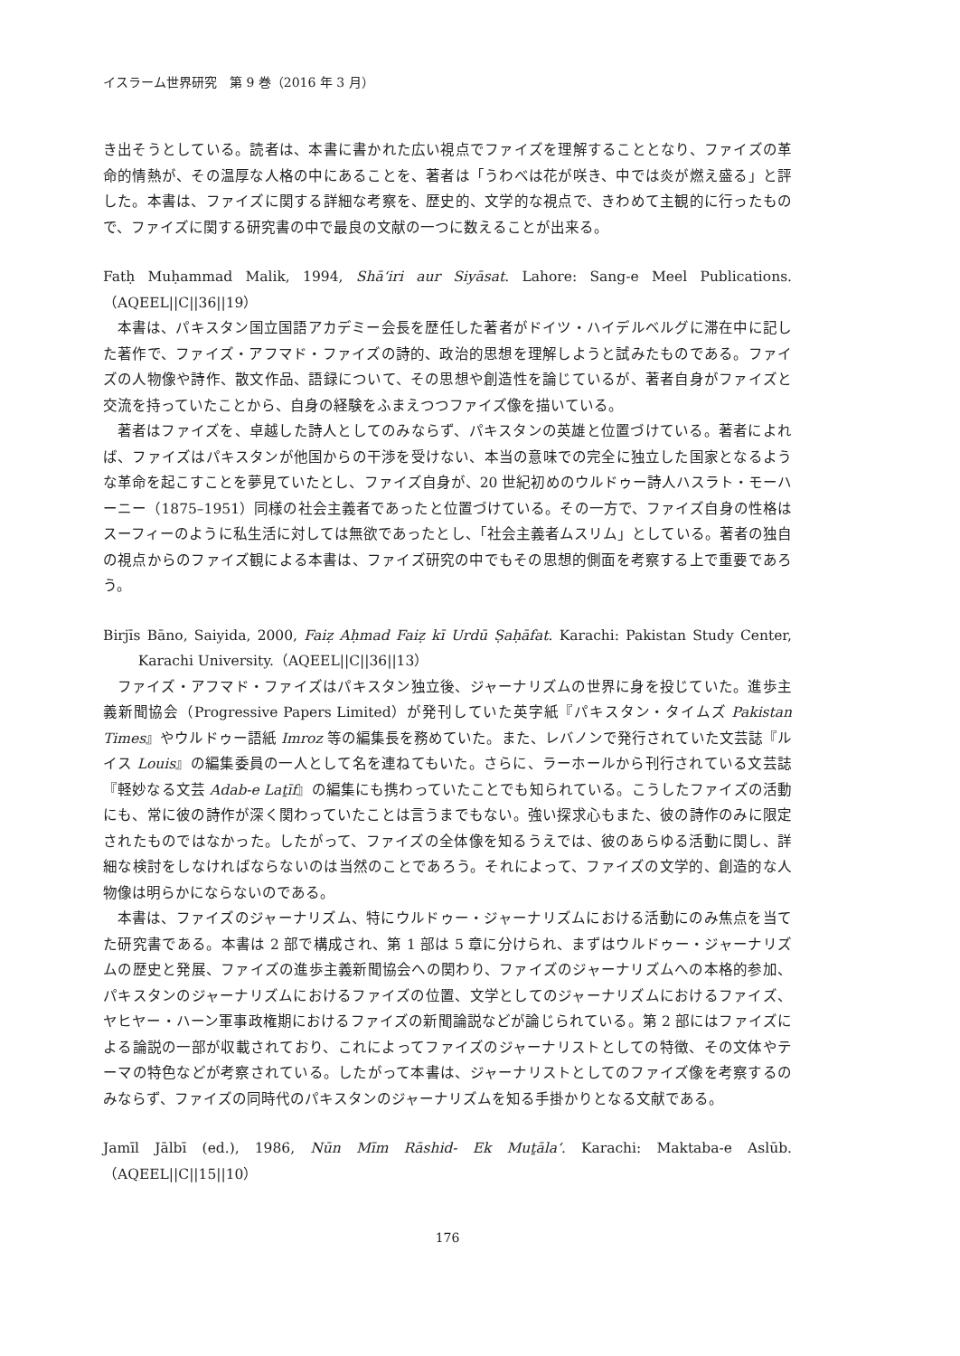イスラーム世界研究　第 9 巻（2016 年 3 月）
き出そうとしている。読者は、本書に書かれた広い視点でファイズを理解することとなり、ファイズの革命的情熱が、その温厚な人格の中にあることを、著者は「うわべは花が咲き、中では炎が燃え盛る」と評した。本書は、ファイズに関する詳細な考察を、歴史的、文学的な視点で、きわめて主観的に行ったもので、ファイズに関する研究書の中で最良の文献の一つに数えることが出来る。
Fatḥ Muḥammad Malik, 1994, Shā‘iri aur Siyāsat. Lahore: Sang-e Meel Publications.（AQEEL||C||36||19）
本書は、パキスタン国立国語アカデミー会長を歴任した著者がドイツ・ハイデルベルグに滞在中に記した著作で、ファイズ・アフマド・ファイズの詩的、政治的思想を理解しようと試みたものである。ファイズの人物像や詩作、散文作品、語録について、その思想や創造性を論じているが、著者自身がファイズと交流を持っていたことから、自身の経験をふまえつつファイズ像を描いている。
著者はファイズを、卓越した詩人としてのみならず、パキスタンの英雄と位置づけている。著者によれば、ファイズはパキスタンが他国からの干渉を受けない、本当の意味での完全に独立した国家となるような革命を起こすことを夢見ていたとし、ファイズ自身が、20 世紀初めのウルドゥー詩人ハスラト・モーハーニー（1875–1951）同様の社会主義者であったと位置づけている。その一方で、ファイズ自身の性格はスーフィーのように私生活に対しては無欲であったとし、「社会主義者ムスリム」としている。著者の独自の視点からのファイズ観による本書は、ファイズ研究の中でもその思想的側面を考察する上で重要であろう。
Birjīs Bāno, Saiyida, 2000, Faiẓ Aḥmad Faiẓ kī Urdū Ṣaḥāfat. Karachi: Pakistan Study Center, Karachi University.（AQEEL||C||36||13）
ファイズ・アフマド・ファイズはパキスタン独立後、ジャーナリズムの世界に身を投じていた。進歩主義新聞協会（Progressive Papers Limited）が発刊していた英字紙『パキスタン・タイムズ Pakistan Times』やウルドゥー語紙 Imroz 等の編集長を務めていた。また、レバノンで発行されていた文芸誌『ルイス Louis』の編集委員の一人として名を連ねてもいた。さらに、ラーホールから刊行されている文芸誌『軽妙なる文芸 Adab-e Laṯīf』の編集にも携わっていたことでも知られている。こうしたファイズの活動にも、常に彼の詩作が深く関わっていたことは言うまでもない。強い探求心もまた、彼の詩作のみに限定されたものではなかった。したがって、ファイズの全体像を知るうえでは、彼のあらゆる活動に関し、詳細な検討をしなければならないのは当然のことであろう。それによって、ファイズの文学的、創造的な人物像は明らかにならないのである。
本書は、ファイズのジャーナリズム、特にウルドゥー・ジャーナリズムにおける活動にのみ焦点を当てた研究書である。本書は 2 部で構成され、第 1 部は 5 章に分けられ、まずはウルドゥー・ジャーナリズムの歴史と発展、ファイズの進歩主義新聞協会への関わり、ファイズのジャーナリズムへの本格的参加、パキスタンのジャーナリズムにおけるファイズの位置、文学としてのジャーナリズムにおけるファイズ、ヤヒヤー・ハーン軍事政権期におけるファイズの新聞論説などが論じられている。第 2 部にはファイズによる論説の一部が収載されており、これによってファイズのジャーナリストとしての特徴、その文体やテーマの特色などが考察されている。したがって本書は、ジャーナリストとしてのファイズ像を考察するのみならず、ファイズの同時代のパキスタンのジャーナリズムを知る手掛かりとなる文献である。
Jamīl Jālbī (ed.), 1986, Nūn Mīm Rāshid- Ek Muṯāla‘. Karachi: Maktaba-e Aslūb.（AQEEL||C||15||10）
176